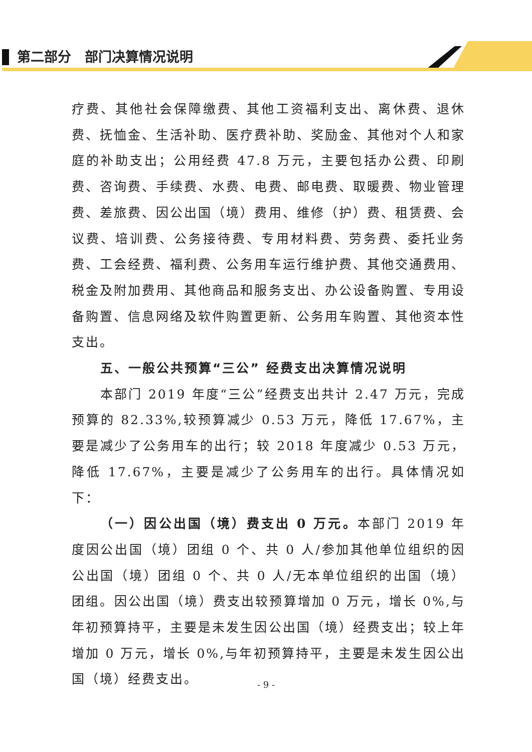第二部分　部门决算情况说明
疗费、其他社会保障缴费、其他工资福利支出、离休费、退休费、抚恤金、生活补助、医疗费补助、奖励金、其他对个人和家庭的补助支出；公用经费 47.8 万元，主要包括办公费、印刷费、咨询费、手续费、水费、电费、邮电费、取暖费、物业管理费、差旅费、因公出国（境）费用、维修（护）费、租赁费、会议费、培训费、公务接待费、专用材料费、劳务费、委托业务费、工会经费、福利费、公务用车运行维护费、其他交通费用、税金及附加费用、其他商品和服务支出、办公设备购置、专用设备购置、信息网络及软件购置更新、公务用车购置、其他资本性支出。
五、一般公共预算“三公” 经费支出决算情况说明
本部门 2019 年度“三公”经费支出共计 2.47 万元，完成预算的 82.33%,较预算减少 0.53 万元，降低 17.67%，主要是减少了公务用车的出行；较 2018 年度减少 0.53 万元，降低 17.67%，主要是减少了公务用车的出行。具体情况如下：
（一）因公出国（境）费支出 0 万元。本部门 2019 年度因公出国（境）团组 0 个、共 0 人/参加其他单位组织的因公出国（境）团组 0 个、共 0 人/无本单位组织的出国（境）团组。因公出国（境）费支出较预算增加 0 万元，增长 0%,与年初预算持平，主要是未发生因公出国（境）经费支出；较上年增加 0 万元，增长 0%,与年初预算持平，主要是未发生因公出国（境）经费支出。
- 9 -